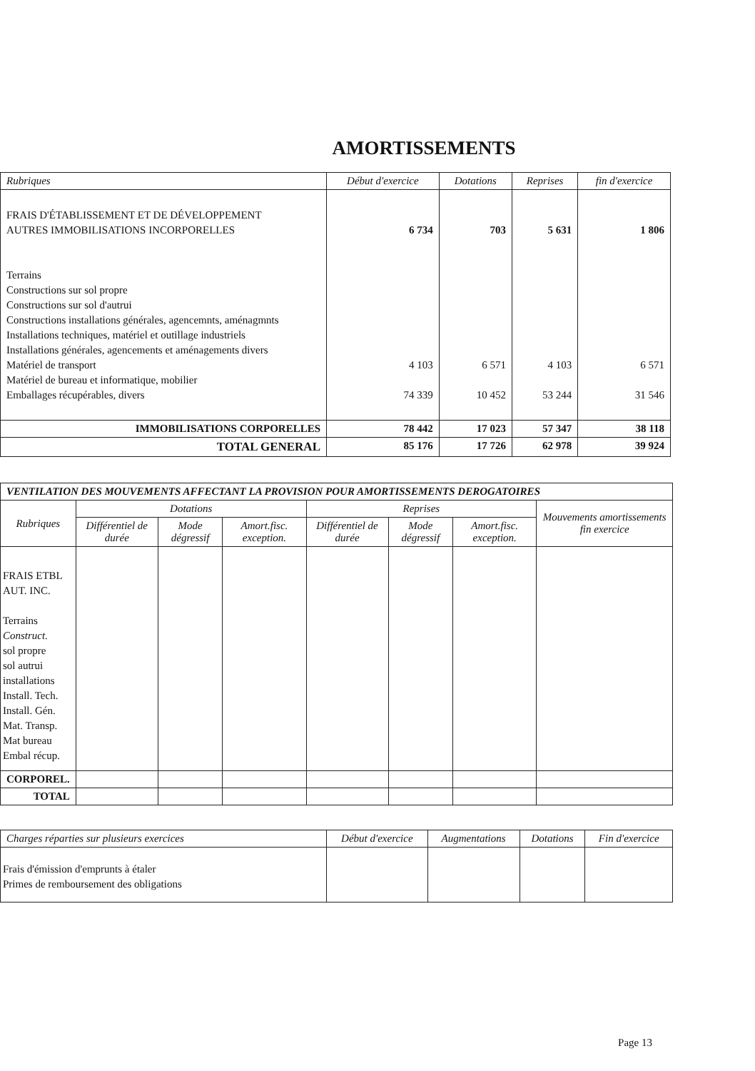AMORTISSEMENTS
| Rubriques | Début d'exercice | Dotations | Reprises | fin d'exercice |
| --- | --- | --- | --- | --- |
| FRAIS D'ÉTABLISSEMENT ET DE DÉVELOPPEMENT AUTRES IMMOBILISATIONS INCORPORELLES Terrains Constructions sur sol propre Constructions sur sol d'autrui Constructions installations générales, agencemnts, aménagmnts Installations techniques, matériel et outillage industriels Installations générales, agencements et aménagements divers Matériel de transport Matériel de bureau et informatique, mobilier Emballages récupérables, divers | 6 734 4 103 74 339 | 703 6 571 10 452 | 5 631 4 103 53 244 | 1 806 6 571 31 546 |
| IMMOBILISATIONS CORPORELLES | 78 442 | 17 023 | 57 347 | 38 118 |
| TOTAL GENERAL | 85 176 | 17 726 | 62 978 | 39 924 |
| VENTILATION DES MOUVEMENTS AFFECTANT LA PROVISION POUR AMORTISSEMENTS DEROGATOIRES | | | | | | | |
| Rubriques | Dotations | | | Reprises | | | Mouvements amortissements fin exercice |
| | Différentiel de durée | Mode dégressif | Amort.fisc. exception. | Différentiel de durée | Mode dégressif | Amort.fisc. exception. | |
| FRAIS ETBL AUT. INC. Terrains Construct. sol propre sol autrui installations Install. Tech. Install. Gén. Mat. Transp. Mat bureau Embal récup. | | | | | | | |
| CORPOREL. | | | | | | | |
| TOTAL | | | | | | | |
| Charges réparties sur plusieurs exercices | Début d'exercice | Augmentations | Dotations | Fin d'exercice |
| --- | --- | --- | --- | --- |
| Frais d'émission d'emprunts à étaler Primes de remboursement des obligations | | | | |
Page 13